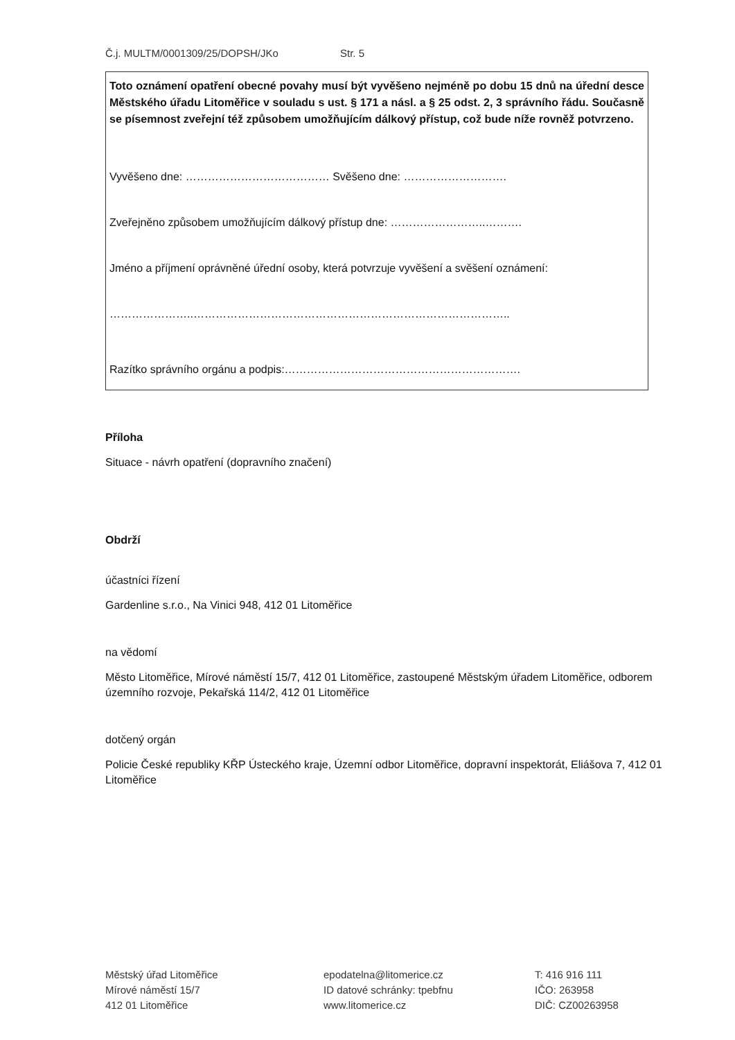Č.j. MULTM/0001309/25/DOPSH/JKo Str. 5
Toto oznámení opatření obecné povahy musí být vyvěšeno nejméně po dobu 15 dnů na úřední desce Městského úřadu Litoměřice v souladu s ust. § 171 a násl. a § 25 odst. 2, 3 správního řádu. Současně se písemnost zveřejní též způsobem umožňujícím dálkový přístup, což bude níže rovněž potvrzeno.
Vyvěšeno dne: ………………………………… Svěšeno dne: ……………………….
Zveřejněno způsobem umožňujícím dálkový přístup dne: ……………………..……….
Jméno a příjmení oprávněné úřední osoby, která potvrzuje vyvěšení a svěšení oznámení:
…………………..…………………………………………………………………………..
Razítko správního orgánu a podpis:……………………………………………………….
Příloha
Situace - návrh opatření (dopravního značení)
Obdrží
účastníci řízení
Gardenline s.r.o., Na Vinici 948, 412 01 Litoměřice
na vědomí
Město Litoměřice, Mírové náměstí 15/7, 412 01 Litoměřice, zastoupené Městským úřadem Litoměřice, odborem územního rozvoje, Pekařská 114/2, 412 01 Litoměřice
dotčený orgán
Policie České republiky KŘP Ústeckého kraje, Územní odbor Litoměřice, dopravní inspektorát, Eliášova 7, 412 01 Litoměřice
Městský úřad Litoměřice
Mírové náměstí 15/7
412 01 Litoměřice
epodatelna@litomerice.cz
ID datové schránky: tpebfnu
www.litomerice.cz
T: 416 916 111
IČO: 263958
DIČ: CZ00263958